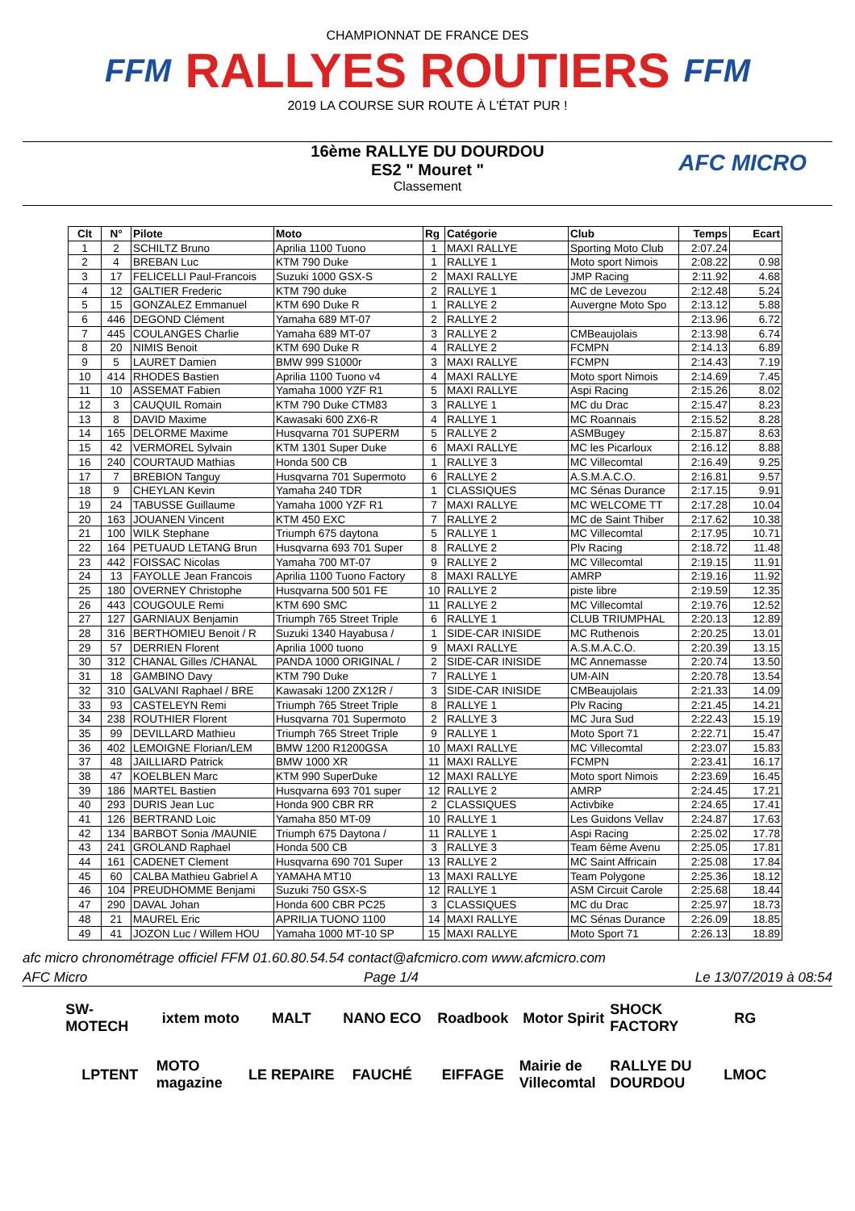FFM
CHAMPIONNAT DE FRANCE DES
RALLYES ROUTIERS
2019 LA COURSE SUR ROUTE À L'ÉTAT PUR !
FFM
16ème RALLYE DU DOURDOU
ES2 " Mouret "
Classement
AFC MICRO
| Clt | N° | Pilote | Moto | Rg | Catégorie | Club | Temps | Ecart |
| --- | --- | --- | --- | --- | --- | --- | --- | --- |
| 1 | 2 | SCHILTZ Bruno | Aprilia 1100 Tuono | 1 | MAXI RALLYE | Sporting Moto Club | 2:07.24 | |
| 2 | 4 | BREBAN Luc | KTM 790 Duke | 1 | RALLYE 1 | Moto sport Nimois | 2:08.22 | 0.98 |
| 3 | 17 | FELICELLI Paul-Francois | Suzuki 1000 GSX-S | 2 | MAXI RALLYE | JMP Racing | 2:11.92 | 4.68 |
| 4 | 12 | GALTIER Frederic | KTM 790 duke | 2 | RALLYE 1 | MC de Levezou | 2:12.48 | 5.24 |
| 5 | 15 | GONZALEZ Emmanuel | KTM 690 Duke R | 1 | RALLYE 2 | Auvergne Moto Spo | 2:13.12 | 5.88 |
| 6 | 446 | DEGOND Clément | Yamaha 689 MT-07 | 2 | RALLYE 2 | | 2:13.96 | 6.72 |
| 7 | 445 | COULANGES Charlie | Yamaha 689 MT-07 | 3 | RALLYE 2 | CMBeaujolais | 2:13.98 | 6.74 |
| 8 | 20 | NIMIS Benoit | KTM 690 Duke R | 4 | RALLYE 2 | FCMPN | 2:14.13 | 6.89 |
| 9 | 5 | LAURET Damien | BMW 999 S1000r | 3 | MAXI RALLYE | FCMPN | 2:14.43 | 7.19 |
| 10 | 414 | RHODES Bastien | Aprilia 1100 Tuono v4 | 4 | MAXI RALLYE | Moto sport Nimois | 2:14.69 | 7.45 |
| 11 | 10 | ASSEMAT Fabien | Yamaha 1000 YZF R1 | 5 | MAXI RALLYE | Aspi Racing | 2:15.26 | 8.02 |
| 12 | 3 | CAUQUIL Romain | KTM 790 Duke CTM83 | 3 | RALLYE 1 | MC du Drac | 2:15.47 | 8.23 |
| 13 | 8 | DAVID Maxime | Kawasaki 600 ZX6-R | 4 | RALLYE 1 | MC Roannais | 2:15.52 | 8.28 |
| 14 | 165 | DELORME Maxime | Husqvarna 701 SUPERM | 5 | RALLYE 2 | ASMBugey | 2:15.87 | 8.63 |
| 15 | 42 | VERMOREL Sylvain | KTM 1301 Super Duke | 6 | MAXI RALLYE | MC les Picarloux | 2:16.12 | 8.88 |
| 16 | 240 | COURTAUD Mathias | Honda 500 CB | 1 | RALLYE 3 | MC Villecomtal | 2:16.49 | 9.25 |
| 17 | 7 | BREBION Tanguy | Husqvarna 701 Supermoto | 6 | RALLYE 2 | A.S.M.A.C.O. | 2:16.81 | 9.57 |
| 18 | 9 | CHEYLAN Kevin | Yamaha 240 TDR | 1 | CLASSIQUES | MC Sénas Durance | 2:17.15 | 9.91 |
| 19 | 24 | TABUSSE Guillaume | Yamaha 1000 YZF R1 | 7 | MAXI RALLYE | MC WELCOME TT | 2:17.28 | 10.04 |
| 20 | 163 | JOUANEN Vincent | KTM 450 EXC | 7 | RALLYE 2 | MC de Saint Thiber | 2:17.62 | 10.38 |
| 21 | 100 | WILK Stephane | Triumph 675 daytona | 5 | RALLYE 1 | MC Villecomtal | 2:17.95 | 10.71 |
| 22 | 164 | PETUAUD LETANG Brun | Husqvarna 693 701 Super | 8 | RALLYE 2 | Plv Racing | 2:18.72 | 11.48 |
| 23 | 442 | FOISSAC Nicolas | Yamaha 700 MT-07 | 9 | RALLYE 2 | MC Villecomtal | 2:19.15 | 11.91 |
| 24 | 13 | FAYOLLE Jean Francois | Aprilia 1100 Tuono Factory | 8 | MAXI RALLYE | AMRP | 2:19.16 | 11.92 |
| 25 | 180 | OVERNEY Christophe | Husqvarna 500 501 FE | 10 | RALLYE 2 | piste libre | 2:19.59 | 12.35 |
| 26 | 443 | COUGOULE Remi | KTM 690 SMC | 11 | RALLYE 2 | MC Villecomtal | 2:19.76 | 12.52 |
| 27 | 127 | GARNIAUX Benjamin | Triumph 765 Street Triple | 6 | RALLYE 1 | CLUB TRIUMPHAL | 2:20.13 | 12.89 |
| 28 | 316 | BERTHOMIEU Benoit / R | Suzuki 1340 Hayabusa / | 1 | SIDE-CAR INISIDE | MC Ruthenois | 2:20.25 | 13.01 |
| 29 | 57 | DERRIEN Florent | Aprilia 1000 tuono | 9 | MAXI RALLYE | A.S.M.A.C.O. | 2:20.39 | 13.15 |
| 30 | 312 | CHANAL Gilles /CHANAL | PANDA 1000 ORIGINAL / | 2 | SIDE-CAR INISIDE | MC Annemasse | 2:20.74 | 13.50 |
| 31 | 18 | GAMBINO Davy | KTM 790 Duke | 7 | RALLYE 1 | UM-AIN | 2:20.78 | 13.54 |
| 32 | 310 | GALVANI Raphael / BRE | Kawasaki 1200 ZX12R / | 3 | SIDE-CAR INISIDE | CMBeaujolais | 2:21.33 | 14.09 |
| 33 | 93 | CASTELEYN Remi | Triumph 765 Street Triple | 8 | RALLYE 1 | Plv Racing | 2:21.45 | 14.21 |
| 34 | 238 | ROUTHIER Florent | Husqvarna 701 Supermoto | 2 | RALLYE 3 | MC Jura Sud | 2:22.43 | 15.19 |
| 35 | 99 | DEVILLARD Mathieu | Triumph 765 Street Triple | 9 | RALLYE 1 | Moto Sport 71 | 2:22.71 | 15.47 |
| 36 | 402 | LEMOIGNE Florian/LEM | BMW 1200 R1200GSA | 10 | MAXI RALLYE | MC Villecomtal | 2:23.07 | 15.83 |
| 37 | 48 | JAILLIARD Patrick | BMW 1000 XR | 11 | MAXI RALLYE | FCMPN | 2:23.41 | 16.17 |
| 38 | 47 | KOELBLEN Marc | KTM 990 SuperDuke | 12 | MAXI RALLYE | Moto sport Nimois | 2:23.69 | 16.45 |
| 39 | 186 | MARTEL Bastien | Husqvarna 693 701 super | 12 | RALLYE 2 | AMRP | 2:24.45 | 17.21 |
| 40 | 293 | DURIS Jean Luc | Honda 900 CBR RR | 2 | CLASSIQUES | Activbike | 2:24.65 | 17.41 |
| 41 | 126 | BERTRAND Loic | Yamaha 850 MT-09 | 10 | RALLYE 1 | Les Guidons Vellav | 2:24.87 | 17.63 |
| 42 | 134 | BARBOT Sonia /MAUNIE | Triumph 675 Daytona / | 11 | RALLYE 1 | Aspi Racing | 2:25.02 | 17.78 |
| 43 | 241 | GROLAND Raphael | Honda 500 CB | 3 | RALLYE 3 | Team 6ème Avenu | 2:25.05 | 17.81 |
| 44 | 161 | CADENET Clement | Husqvarna 690 701 Super | 13 | RALLYE 2 | MC Saint Affricain | 2:25.08 | 17.84 |
| 45 | 60 | CALBA Mathieu Gabriel A | YAMAHA MT10 | 13 | MAXI RALLYE | Team Polygone | 2:25.36 | 18.12 |
| 46 | 104 | PREUDHOMME Benjami | Suzuki 750 GSX-S | 12 | RALLYE 1 | ASM Circuit Carole | 2:25.68 | 18.44 |
| 47 | 290 | DAVAL Johan | Honda 600 CBR PC25 | 3 | CLASSIQUES | MC du Drac | 2:25.97 | 18.73 |
| 48 | 21 | MAUREL Eric | APRILIA TUONO 1100 | 14 | MAXI RALLYE | MC Sénas Durance | 2:26.09 | 18.85 |
| 49 | 41 | JOZON Luc / Willem HOU | Yamaha 1000 MT-10 SP | 15 | MAXI RALLYE | Moto Sport 71 | 2:26.13 | 18.89 |
afc micro chronométrage officiel FFM 01.60.80.54.54 contact@afcmicro.com www.afcmicro.com
AFC Micro Page 1/4 Le 13/07/2019 à 08:54
SW-MOTECH ixtem moto MALT NANO ECO Roadbook Motor Spirit SHOCK FACTORY RG LPTENT MOTO magazine LE REPAIRE FAUCHÉ EIFFAGE Mairie de Villecomtal RALLYE DU DOURDOU LMOC